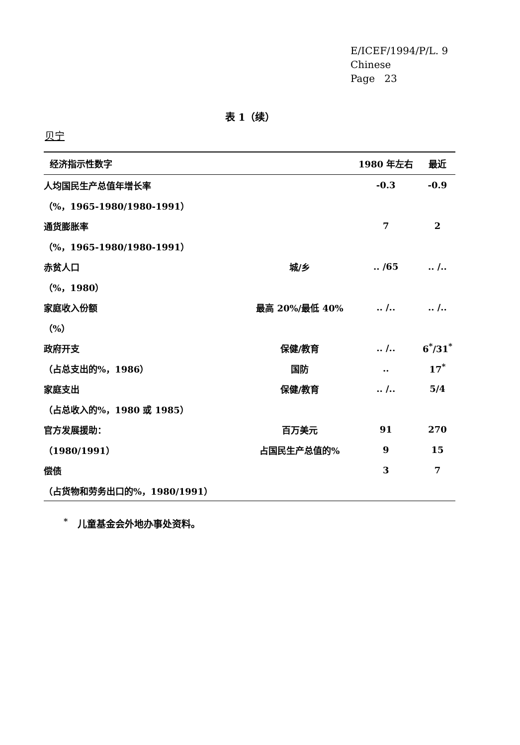E/ICEF/1994/P/L. 9
Chinese
Page 23
表 1（续）
贝宁
| 经济指示性数字 | | 1980 年左右 | 最近 |
| --- | --- | --- | --- |
| 人均国民生产总值年增长率 | | -0.3 | -0.9 |
| （%，1965-1980/1980-1991） | | | |
| 通货膨胀率 | | 7 | 2 |
| （%，1965-1980/1980-1991） | | | |
| 赤贫人口 | 城/乡 | .. /65 | .. /.. |
| （%，1980） | | | |
| 家庭收入份额 | 最高 20%/最低 40% | .. /.. | .. /.. |
| （%） | | | |
| 政府开支 | 保健/教育 | .. /.. | 6<sup>*</sup>/31<sup>*</sup> |
| （占总支出的%，1986） | 国防 | .. | 17<sup>*</sup> |
| 家庭支出 | 保健/教育 | .. /.. | 5/4 |
| （占总收入的%，1980 或 1985） | | | |
| 官方发展援助： | 百万美元 | 91 | 270 |
| （1980/1991） | 占国民生产总值的% | 9 | 15 |
| 偿债 | | 3 | 7 |
| （占货物和劳务出口的%，1980/1991） | | | |
<sup>*</sup> 儿童基金会外地办事处资料。